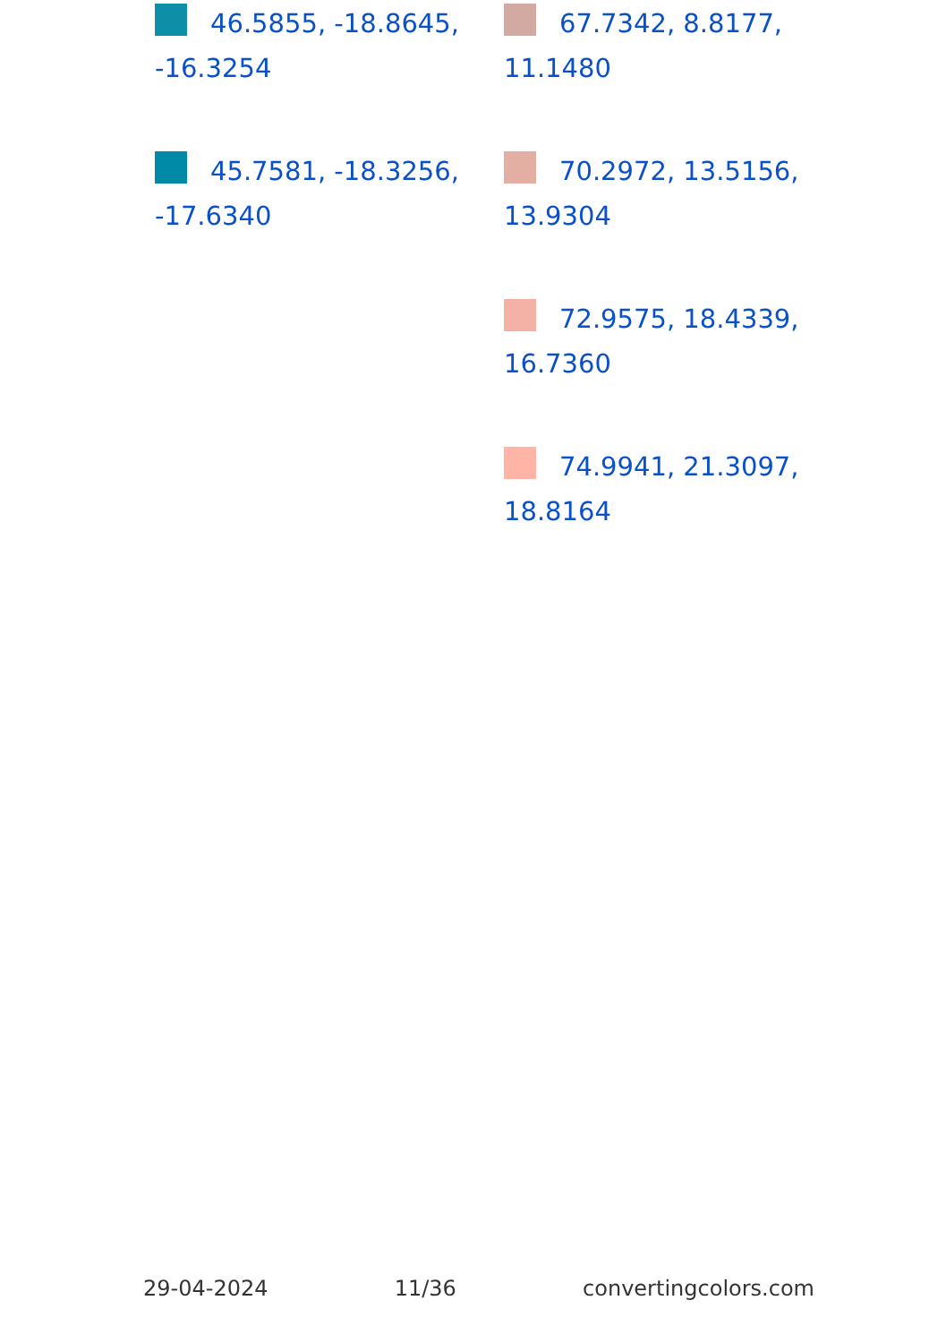46.5855, -18.8645, -16.3254
45.7581, -18.3256, -17.6340
67.7342, 8.8177, 11.1480
70.2972, 13.5156, 13.9304
72.9575, 18.4339, 16.7360
74.9941, 21.3097, 18.8164
29-04-2024 11/36 convertingcolors.com